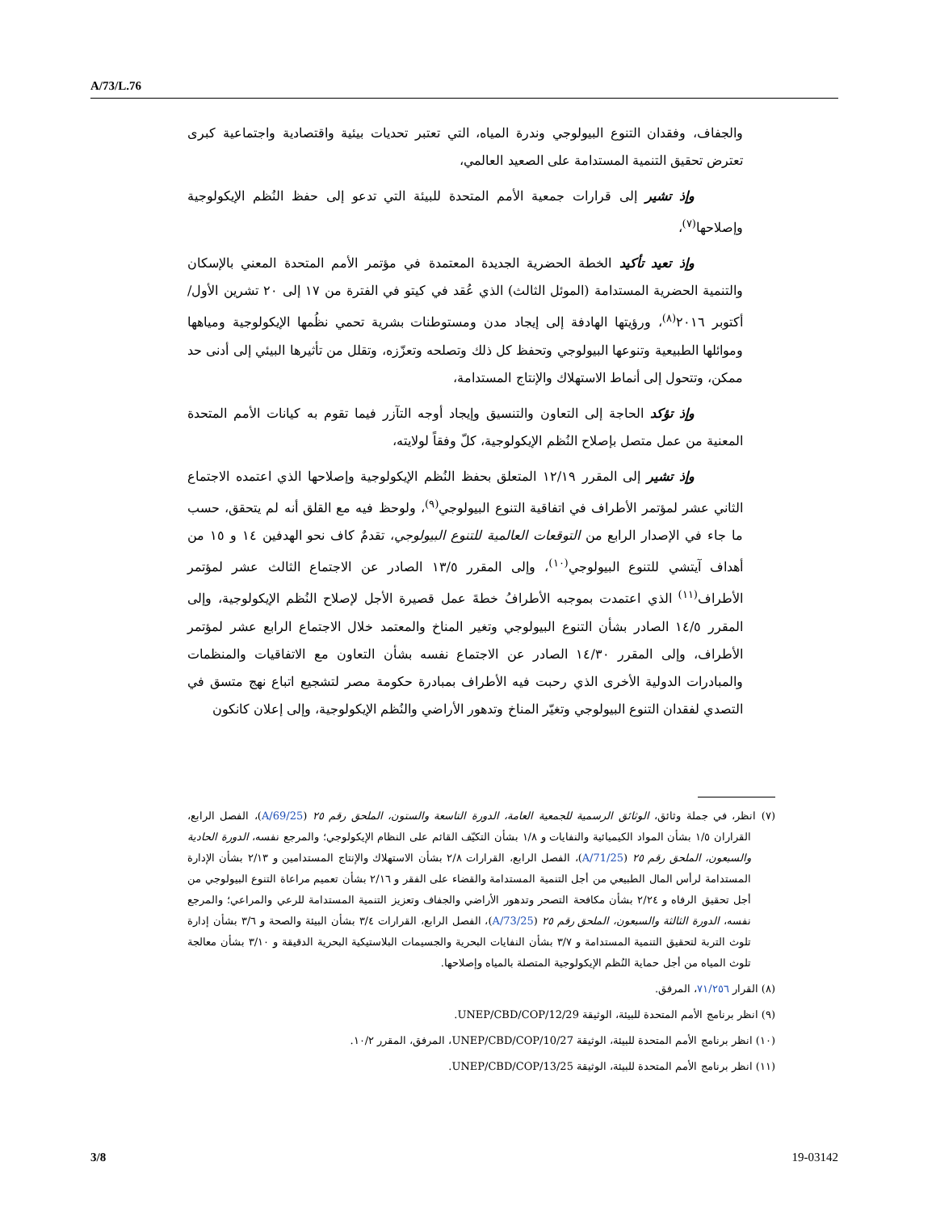A/73/L.76
والجفاف، وفقدان التنوع البيولوجي وندرة المياه، التي تعتبر تحديات بيئية واقتصادية واجتماعية كبرى تعترض تحقيق التنمية المستدامة على الصعيد العالمي،
وإذ تشير إلى قرارات جمعية الأمم المتحدة للبيئة التي تدعو إلى حفظ النُظم الإيكولوجية وإصلاحها<sup>(٧)</sup>،
وإذ تعيد تأكيد الخطة الحضرية الجديدة المعتمدة في مؤتمر الأمم المتحدة المعني بالإسكان والتنمية الحضرية المستدامة (الموئل الثالث) الذي عُقد في كيتو في الفترة من ١٧ إلى ٢٠ تشرين الأول/أكتوبر ٢٠١٦<sup>(٨)</sup>، ورؤيتها الهادفة إلى إيجاد مدن ومستوطنات بشرية تحمي نظُمها الإيكولوجية ومياهها وموائلها الطبيعية وتنوعها البيولوجي وتحفظ كل ذلك وتصلحه وتعزّزه، وتقلل من تأثيرها البيئي إلى أدنى حد ممكن، وتتحول إلى أنماط الاستهلاك والإنتاج المستدامة،
وإذ تؤكد الحاجة إلى التعاون والتنسيق وإيجاد أوجه التآزر فيما تقوم به كيانات الأمم المتحدة المعنية من عمل متصل بإصلاح النُظم الإيكولوجية، كلّ وفقاً لولايته،
وإذ تشير إلى المقرر ١٢/١٩ المتعلق بحفظ النُظم الإيكولوجية وإصلاحها الذي اعتمده الاجتماع الثاني عشر لمؤتمر الأطراف في اتفاقية التنوع البيولوجي<sup>(٩)</sup>، ولوحظ فيه مع القلق أنه لم يتحقق، حسب ما جاء في الإصدار الرابع من التوقعات العالمية للتنوع البيولوجي، تقدمٌ كاف نحو الهدفين ١٤ و ١٥ من أهداف آيتشي للتنوع البيولوجي<sup>(١٠)</sup>، وإلى المقرر ١٣/٥ الصادر عن الاجتماع الثالث عشر لمؤتمر الأطراف<sup>(١١)</sup> الذي اعتمدت بموجبه الأطرافُ خطةَ عمل قصيرة الأجل لإصلاح النُظم الإيكولوجية، وإلى المقرر ١٤/٥ الصادر بشأن التنوع البيولوجي وتغير المناخ والمعتمد خلال الاجتماع الرابع عشر لمؤتمر الأطراف، وإلى المقرر ١٤/٣٠ الصادر عن الاجتماع نفسه بشأن التعاون مع الاتفاقيات والمنظمات والمبادرات الدولية الأخرى الذي رحبت فيه الأطراف بمبادرة حكومة مصر لتشجيع اتباع نهج متسق في التصدي لفقدان التنوع البيولوجي وتغيّر المناخ وتدهور الأراضي والنُظم الإيكولوجية، وإلى إعلان كانكون
(٧) انظر، في جملة وثائق، الوثائق الرسمية للجمعية العامة، الدورة التاسعة والستون، الملحق رقم ٢٥ (A/69/25)، الفصل الرابع، القراران ١/٥ بشأن المواد الكيميائية والنفايات و ١/٨ بشأن التكيّف القائم على النظام الإيكولوجي؛ والمرجع نفسه، الدورة الحادية والسبعون، الملحق رقم ٢٥ (A/71/25)، الفصل الرابع، القرارات ٢/٨ بشأن الاستهلاك والإنتاج المستدامين و ٢/١٣ بشأن الإدارة المستدامة لرأس المال الطبيعي من أجل التنمية المستدامة والقضاء على الفقر و ٢/١٦ بشأن تعميم مراعاة التنوع البيولوجي من أجل تحقيق الرفاه و ٢/٢٤ بشأن مكافحة التصحر وتدهور الأراضي والجفاف وتعزيز التنمية المستدامة للرعي والمراعي؛ والمرجع نفسه، الدورة الثالثة والسبعون، الملحق رقم ٢٥ (A/73/25)، الفصل الرابع، القرارات ٣/٤ بشأن البيئة والصحة و ٣/٦ بشأن إدارة تلوث التربة لتحقيق التنمية المستدامة و ٣/٧ بشأن النفايات البحرية والجسيمات البلاستيكية البحرية الدقيقة و ٣/١٠ بشأن معالجة تلوث المياه من أجل حماية النُظم الإيكولوجية المتصلة بالمياه وإصلاحها.
(٨) القرار ٧١/٢٥٦، المرفق.
(٩) انظر برنامج الأمم المتحدة للبيئة، الوثيقة UNEP/CBD/COP/12/29.
(١٠) انظر برنامج الأمم المتحدة للبيئة، الوثيقة UNEP/CBD/COP/10/27، المرفق، المقرر ١٠/٢.
(١١) انظر برنامج الأمم المتحدة للبيئة، الوثيقة UNEP/CBD/COP/13/25.
3/8 19-03142